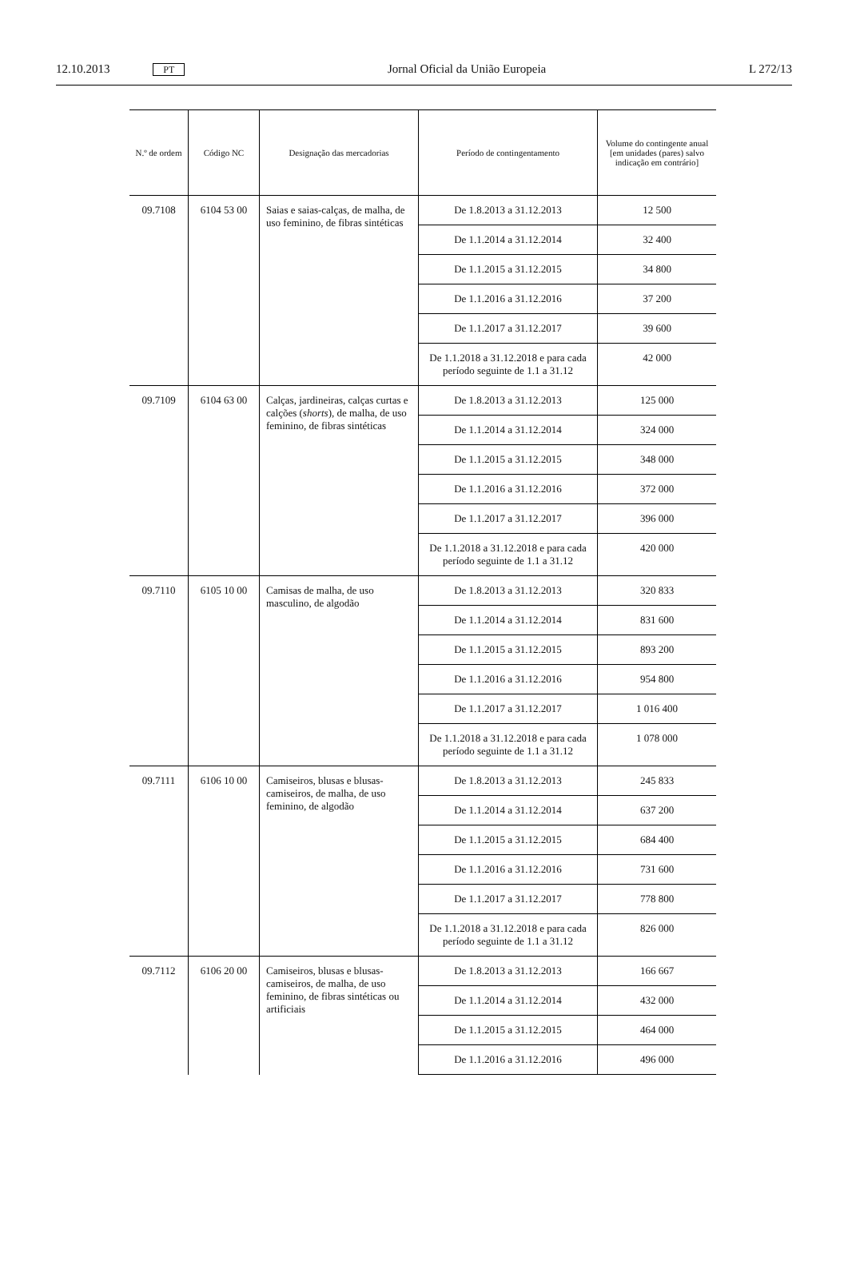12.10.2013 PT Jornal Oficial da União Europeia L 272/13
| N.º de ordem | Código NC | Designação das mercadorias | Período de contingentamento | Volume do contingente anual [em unidades (pares) salvo indicação em contrário] |
| --- | --- | --- | --- | --- |
| 09.7108 | 6104 53 00 | Saias e saias-calças, de malha, de uso feminino, de fibras sintéticas | De 1.8.2013 a 31.12.2013 | 12 500 |
| | | | De 1.1.2014 a 31.12.2014 | 32 400 |
| | | | De 1.1.2015 a 31.12.2015 | 34 800 |
| | | | De 1.1.2016 a 31.12.2016 | 37 200 |
| | | | De 1.1.2017 a 31.12.2017 | 39 600 |
| | | | De 1.1.2018 a 31.12.2018 e para cada período seguinte de 1.1 a 31.12 | 42 000 |
| 09.7109 | 6104 63 00 | Calças, jardineiras, calças curtas e calções ( shorts ), de malha, de uso feminino, de fibras sintéticas | De 1.8.2013 a 31.12.2013 | 125 000 |
| | | | De 1.1.2014 a 31.12.2014 | 324 000 |
| | | | De 1.1.2015 a 31.12.2015 | 348 000 |
| | | | De 1.1.2016 a 31.12.2016 | 372 000 |
| | | | De 1.1.2017 a 31.12.2017 | 396 000 |
| | | | De 1.1.2018 a 31.12.2018 e para cada período seguinte de 1.1 a 31.12 | 420 000 |
| 09.7110 | 6105 10 00 | Camisas de malha, de uso masculino, de algodão | De 1.8.2013 a 31.12.2013 | 320 833 |
| | | | De 1.1.2014 a 31.12.2014 | 831 600 |
| | | | De 1.1.2015 a 31.12.2015 | 893 200 |
| | | | De 1.1.2016 a 31.12.2016 | 954 800 |
| | | | De 1.1.2017 a 31.12.2017 | 1 016 400 |
| | | | De 1.1.2018 a 31.12.2018 e para cada período seguinte de 1.1 a 31.12 | 1 078 000 |
| 09.7111 | 6106 10 00 | Camiseiros, blusas e blusas-camiseiros, de malha, de uso feminino, de algodão | De 1.8.2013 a 31.12.2013 | 245 833 |
| | | | De 1.1.2014 a 31.12.2014 | 637 200 |
| | | | De 1.1.2015 a 31.12.2015 | 684 400 |
| | | | De 1.1.2016 a 31.12.2016 | 731 600 |
| | | | De 1.1.2017 a 31.12.2017 | 778 800 |
| | | | De 1.1.2018 a 31.12.2018 e para cada período seguinte de 1.1 a 31.12 | 826 000 |
| 09.7112 | 6106 20 00 | Camiseiros, blusas e blusas-camiseiros, de malha, de uso feminino, de fibras sintéticas ou artificiais | De 1.8.2013 a 31.12.2013 | 166 667 |
| | | | De 1.1.2014 a 31.12.2014 | 432 000 |
| | | | De 1.1.2015 a 31.12.2015 | 464 000 |
| | | | De 1.1.2016 a 31.12.2016 | 496 000 |